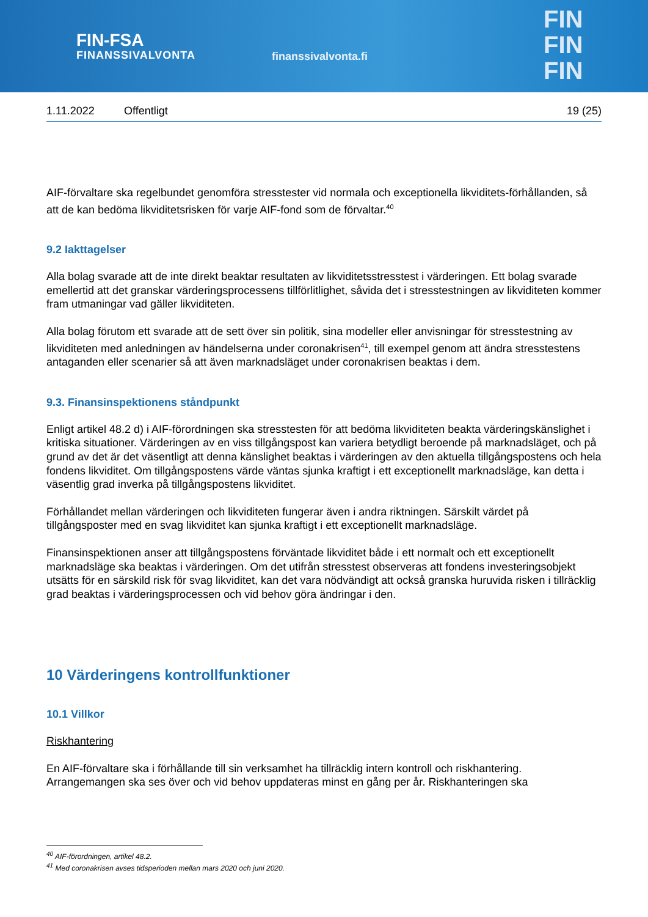FIN-FSA
FINANSSIVALVONTA
finanssivalvonta.fi
FIN
FIN
FIN
1.11.2022 Offentligt 19 (25)
AIF-förvaltare ska regelbundet genomföra stresstester vid normala och exceptionella likviditets-förhållanden, så att de kan bedöma likviditetsrisken för varje AIF-fond som de förvaltar.<sup>40</sup>
9.2 Iakttagelser
Alla bolag svarade att de inte direkt beaktar resultaten av likviditetsstresstest i värderingen. Ett bolag svarade emellertid att det granskar värderingsprocessens tillförlitlighet, såvida det i stresstestningen av likviditeten kommer fram utmaningar vad gäller likviditeten.
Alla bolag förutom ett svarade att de sett över sin politik, sina modeller eller anvisningar för stresstestning av likviditeten med anledningen av händelserna under coronakrisen<sup>41</sup>, till exempel genom att ändra stresstestens antaganden eller scenarier så att även marknadsläget under coronakrisen beaktas i dem.
9.3. Finansinspektionens ståndpunkt
Enligt artikel 48.2 d) i AIF-förordningen ska stresstesten för att bedöma likviditeten beakta värderingskänslighet i kritiska situationer. Värderingen av en viss tillgångspost kan variera betydligt beroende på marknadsläget, och på grund av det är det väsentligt att denna känslighet beaktas i värderingen av den aktuella tillgångspostens och hela fondens likviditet. Om tillgångspostens värde väntas sjunka kraftigt i ett exceptionellt marknadsläge, kan detta i väsentlig grad inverka på tillgångspostens likviditet.
Förhållandet mellan värderingen och likviditeten fungerar även i andra riktningen. Särskilt värdet på tillgångsposter med en svag likviditet kan sjunka kraftigt i ett exceptionellt marknadsläge.
Finansinspektionen anser att tillgångspostens förväntade likviditet både i ett normalt och ett exceptionellt marknadsläge ska beaktas i värderingen. Om det utifrån stresstest observeras att fondens investeringsobjekt utsätts för en särskild risk för svag likviditet, kan det vara nödvändigt att också granska huruvida risken i tillräcklig grad beaktas i värderingsprocessen och vid behov göra ändringar i den.
10 Värderingens kontrollfunktioner
10.1 Villkor
Riskhantering
En AIF-förvaltare ska i förhållande till sin verksamhet ha tillräcklig intern kontroll och riskhantering. Arrangemangen ska ses över och vid behov uppdateras minst en gång per år. Riskhanteringen ska
<sup>40</sup> AIF-förordningen, artikel 48.2.
<sup>41</sup> Med coronakrisen avses tidsperioden mellan mars 2020 och juni 2020.